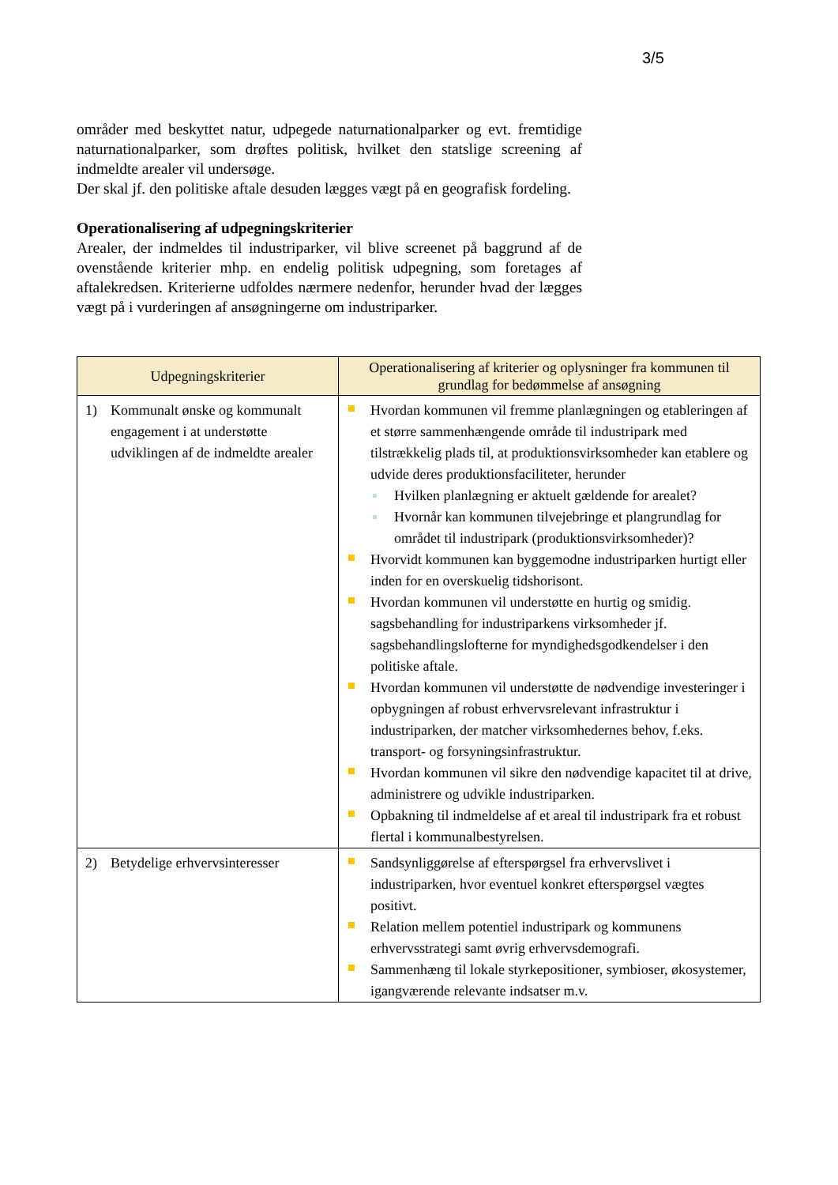3/5
områder med beskyttet natur, udpegede naturnationalparker og evt. fremtidige naturnationalparker, som drøftes politisk, hvilket den statslige screening af indmeldte arealer vil undersøge.
Der skal jf. den politiske aftale desuden lægges vægt på en geografisk fordeling.
Operationalisering af udpegningskriterier
Arealer, der indmeldes til industriparker, vil blive screenet på baggrund af de ovenstående kriterier mhp. en endelig politisk udpegning, som foretages af aftalekredsen. Kriterierne udfoldes nærmere nedenfor, herunder hvad der lægges vægt på i vurderingen af ansøgningerne om industriparker.
| Udpegningskriterier | Operationalisering af kriterier og oplysninger fra kommunen til grundlag for bedømmelse af ansøgning |
| --- | --- |
| 1) Kommunalt ønske og kommunalt engagement i at understøtte udviklingen af de indmeldte arealer | Hvordan kommunen vil fremme planlægningen og etableringen af et større sammenhængende område til industripark med tilstrækkelig plads til, at produktionsvirksomheder kan etablere og udvide deres produktionsfaciliteter, herunder Hvilken planlægning er aktuelt gældende for arealet? Hvornår kan kommunen tilvejebringe et plangrundlag for området til industripark (produktionsvirksomheder)? Hvorvidt kommunen kan byggemodne industriparken hurtigt eller inden for en overskuelig tidshorisont. Hvordan kommunen vil understøtte en hurtig og smidig. sagsbehandling for industriparkens virksomheder jf. sagsbehandlingslofterne for myndighedsgodkendelser i den politiske aftale. Hvordan kommunen vil understøtte de nødvendige investeringer i opbygningen af robust erhvervsrelevant infrastruktur i industriparken, der matcher virksomhedernes behov, f.eks. transport- og forsyningsinfrastruktur. Hvordan kommunen vil sikre den nødvendige kapacitet til at drive, administrere og udvikle industriparken. Opbakning til indmeldelse af et areal til industripark fra et robust flertal i kommunalbestyrelsen. |
| 2) Betydelige erhvervsinteresser | Sandsynliggørelse af efterspørgsel fra erhvervslivet i industriparken, hvor eventuel konkret efterspørgsel vægtes positivt. Relation mellem potentiel industripark og kommunens erhvervsstrategi samt øvrig erhvervsdemografi. Sammenhæng til lokale styrkepositioner, symbioser, økosystemer, igangværende relevante indsatser m.v. |